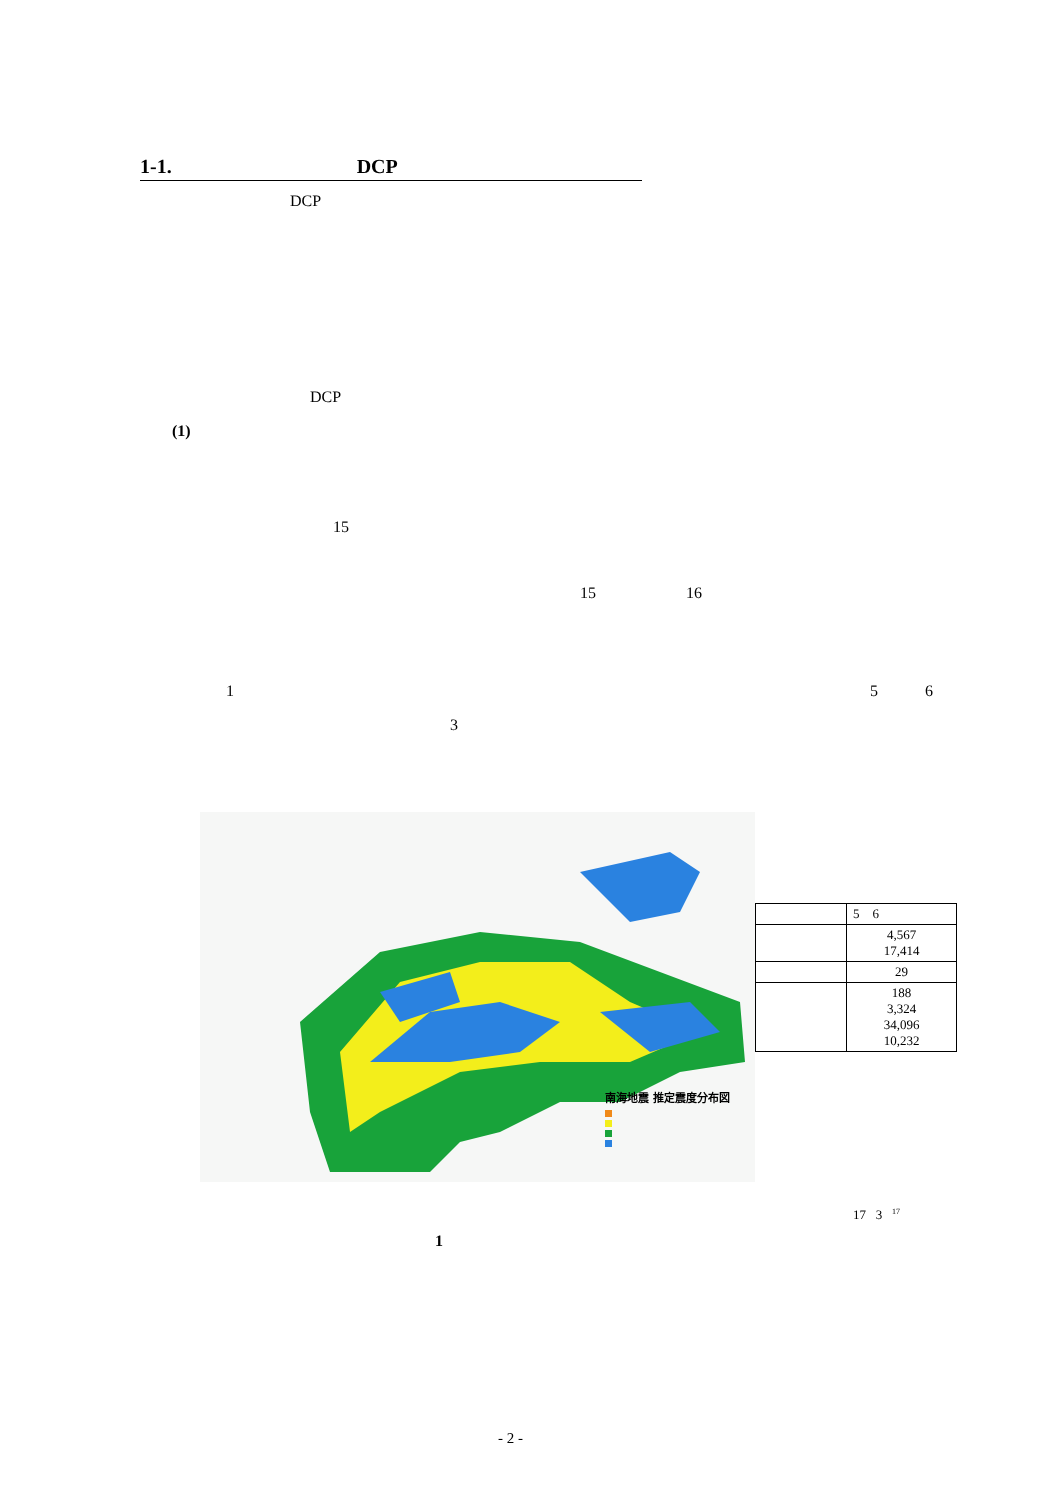1-1. DCP
DCP
DCP
(1)
15
15 16
1 5 6
3
南海地震 推定震度分布図
| | 5 6 |
| | 4,567 17,414 |
| | 29 |
| | 188 3,324 34,096 10,232 |
17 3 <sup>17</sup>
1
- 2 -